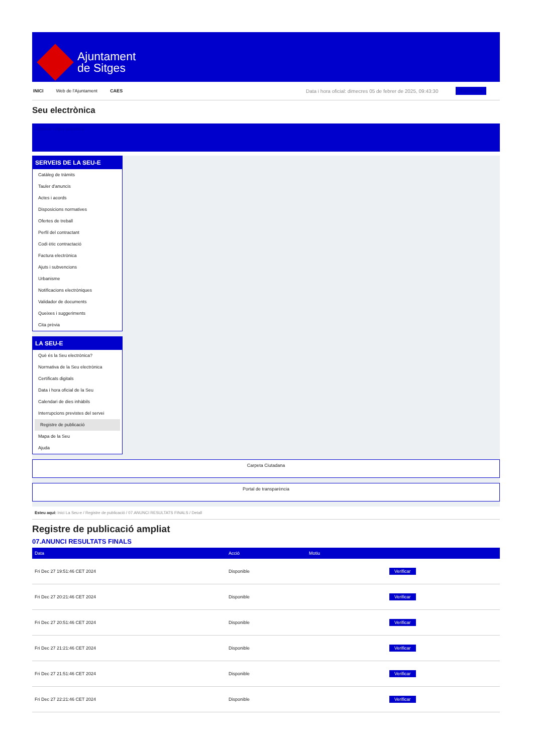Ajuntament
de Sitges
INICI Web de l'Ajuntament CAES Data i hora oficial: dimecres 05 de febrer de 2025, 09:43:30 Electrònica
Seu electrònica
Obtenir còpia autèntica
SERVEIS DE LA SEU-E
Catàleg de tràmits
Tauler d'anuncis
Actes i acords
Disposicions normatives
Ofertes de treball
Perfil del contractant
Codi ètic contractació
Factura electrònica
Ajuts i subvencions
Urbanisme
Notificacions electròniques
Validador de documents
Queixes i suggeriments
Cita prèvia
LA SEU-E
Què és la Seu electrònica?
Normativa de la Seu electrònica
Certificats digitals
Data i hora oficial de la Seu
Calendari de dies inhàbils
Interrupcions previstes del servei
Registre de publicació
Mapa de la Seu
Ajuda
Carpeta Ciutadana
Portal de transparència
Esteu aquí: Inici La Seu-e / Registre de publicació / 07.ANUNCI RESULTATS FINALS / Detall
Registre de publicació ampliat
07.ANUNCI RESULTATS FINALS
| Data | Acció | Motiu | |
| --- | --- | --- | --- |
| Fri Dec 27 19:51:46 CET 2024 | Disponible | | Verificar |
| Fri Dec 27 20:21:46 CET 2024 | Disponible | | Verificar |
| Fri Dec 27 20:51:46 CET 2024 | Disponible | | Verificar |
| Fri Dec 27 21:21:46 CET 2024 | Disponible | | Verificar |
| Fri Dec 27 21:51:46 CET 2024 | Disponible | | Verificar |
| Fri Dec 27 22:21:46 CET 2024 | Disponible | | Verificar |